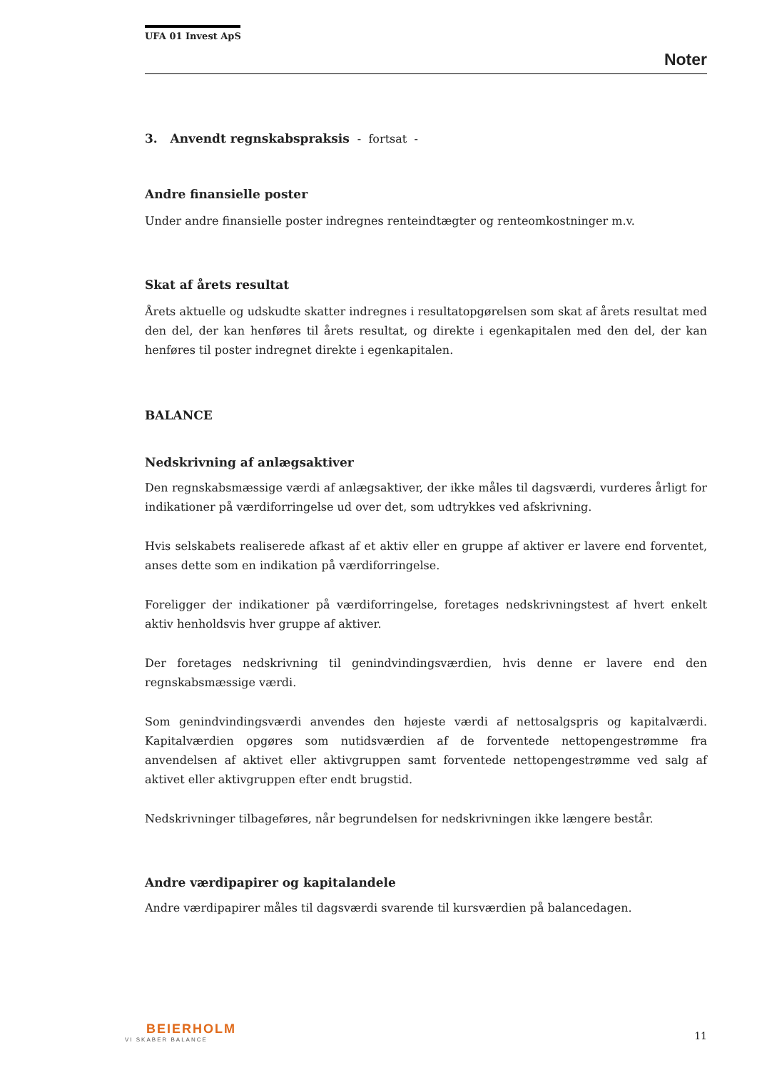UFA 01 Invest ApS
Noter
3. Anvendt regnskabspraksis - fortsat -
Andre finansielle poster
Under andre finansielle poster indregnes renteindtægter og renteomkostninger m.v.
Skat af årets resultat
Årets aktuelle og udskudte skatter indregnes i resultatopgørelsen som skat af årets resultat med den del, der kan henføres til årets resultat, og direkte i egenkapitalen med den del, der kan henføres til poster indregnet direkte i egenkapitalen.
BALANCE
Nedskrivning af anlægsaktiver
Den regnskabsmæssige værdi af anlægsaktiver, der ikke måles til dagsværdi, vurderes årligt for indikationer på værdiforringelse ud over det, som udtrykkes ved afskrivning.
Hvis selskabets realiserede afkast af et aktiv eller en gruppe af aktiver er lavere end forventet, anses dette som en indikation på værdiforringelse.
Foreligger der indikationer på værdiforringelse, foretages nedskrivningstest af hvert enkelt aktiv henholdsvis hver gruppe af aktiver.
Der foretages nedskrivning til genindvindingsværdien, hvis denne er lavere end den regnskabsmæssige værdi.
Som genindvindingsværdi anvendes den højeste værdi af nettosalgspris og kapitalværdi. Kapitalværdien opgøres som nutidsværdien af de forventede nettopengestrømme fra anvendelsen af aktivet eller aktivgruppen samt forventede nettopengestrømme ved salg af aktivet eller aktivgruppen efter endt brugstid.
Nedskrivninger tilbageføres, når begrundelsen for nedskrivningen ikke længere består.
Andre værdipapirer og kapitalandele
Andre værdipapirer måles til dagsværdi svarende til kursværdien på balancedagen.
BEIERHOLM
VI SKABER BALANCE
11